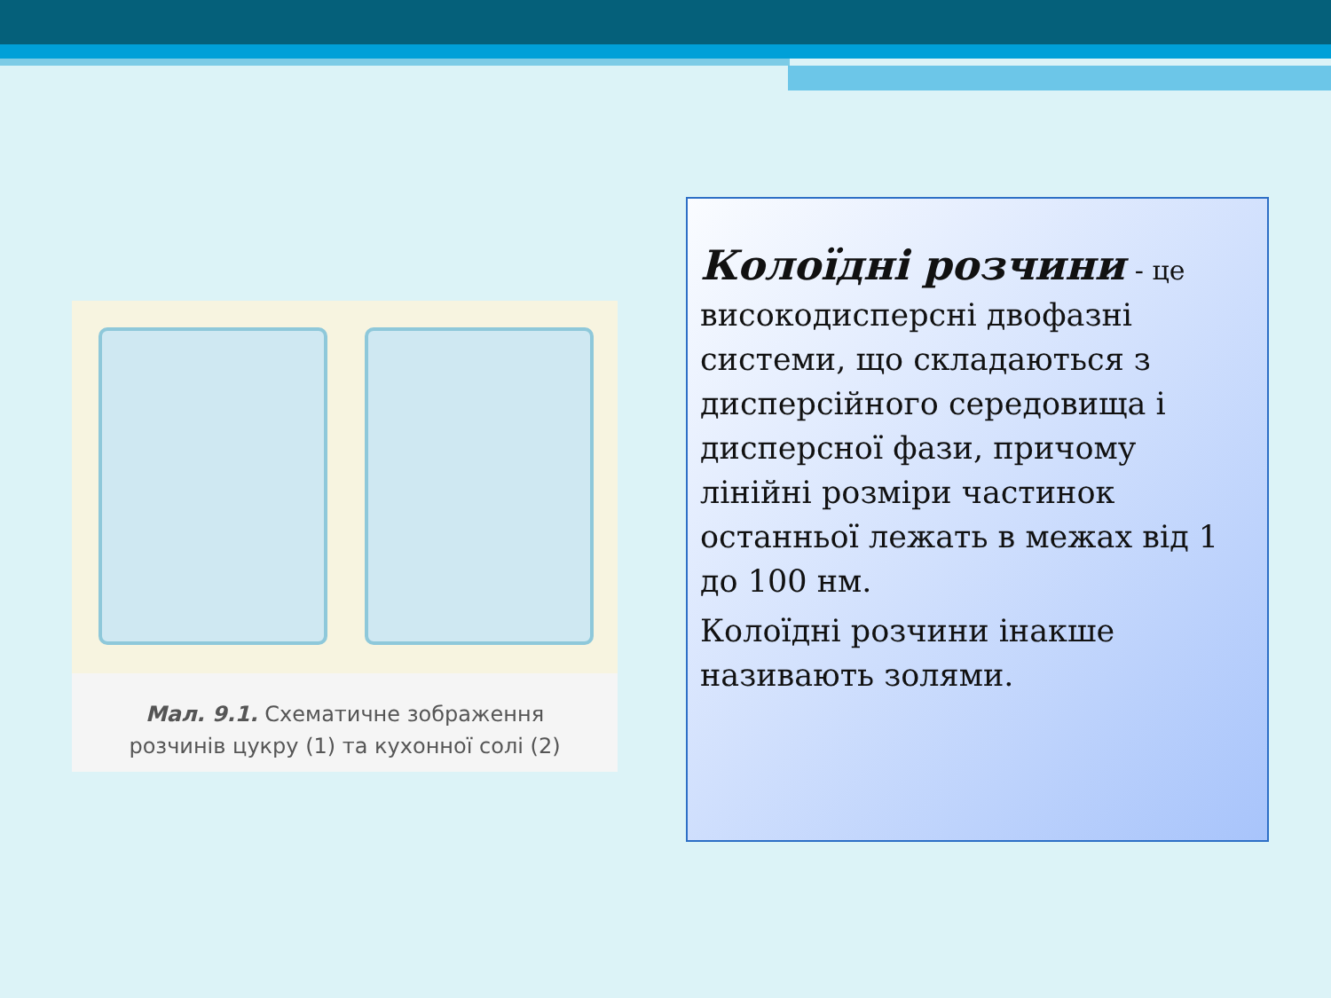Мал. 9.1. Схематичне зображення
розчинів цукру (1) та кухонної солі (2)
Колоїдні розчини - це високодисперсні двофазні системи, що складаються з дисперсійного середовища і дисперсної фази, причому лінійні розміри частинок останньої лежать в межах від 1 до 100 нм.
Колоїдні розчини інакше називають золями.